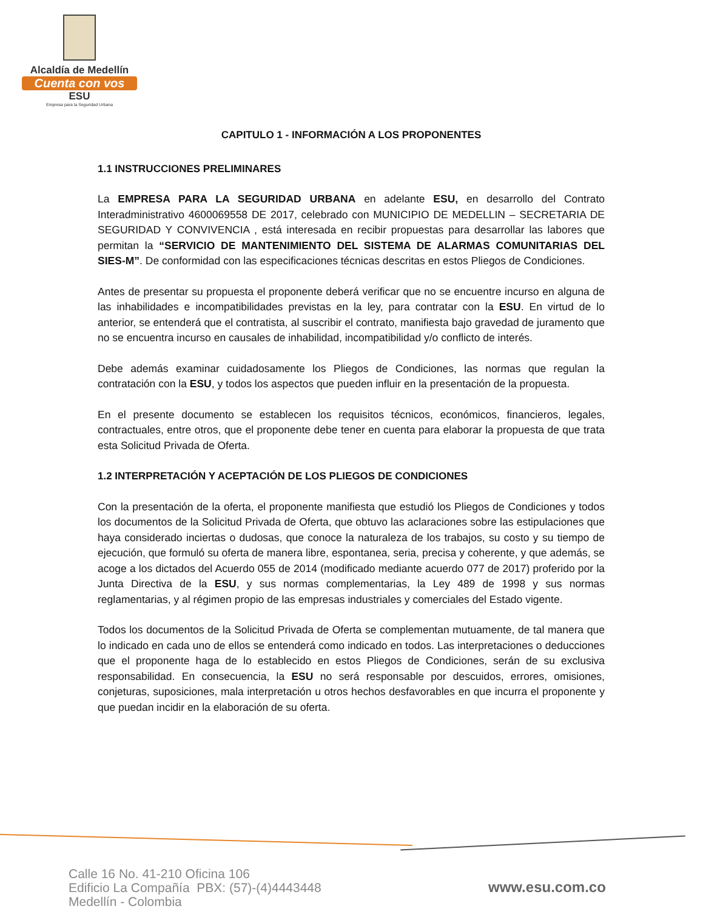Alcaldía de Medellín
Cuenta con vos
ESU
Empresa para la Seguridad Urbana
CAPITULO 1 - INFORMACIÓN A LOS PROPONENTES
1.1 INSTRUCCIONES PRELIMINARES
La EMPRESA PARA LA SEGURIDAD URBANA en adelante ESU, en desarrollo del Contrato Interadministrativo 4600069558 DE 2017, celebrado con MUNICIPIO DE MEDELLIN – SECRETARIA DE SEGURIDAD Y CONVIVENCIA , está interesada en recibir propuestas para desarrollar las labores que permitan la “SERVICIO DE MANTENIMIENTO DEL SISTEMA DE ALARMAS COMUNITARIAS DEL SIES-M”. De conformidad con las especificaciones técnicas descritas en estos Pliegos de Condiciones.
Antes de presentar su propuesta el proponente deberá verificar que no se encuentre incurso en alguna de las inhabilidades e incompatibilidades previstas en la ley, para contratar con la ESU. En virtud de lo anterior, se entenderá que el contratista, al suscribir el contrato, manifiesta bajo gravedad de juramento que no se encuentra incurso en causales de inhabilidad, incompatibilidad y/o conflicto de interés.
Debe además examinar cuidadosamente los Pliegos de Condiciones, las normas que regulan la contratación con la ESU, y todos los aspectos que pueden influir en la presentación de la propuesta.
En el presente documento se establecen los requisitos técnicos, económicos, financieros, legales, contractuales, entre otros, que el proponente debe tener en cuenta para elaborar la propuesta de que trata esta Solicitud Privada de Oferta.
1.2 INTERPRETACIÓN Y ACEPTACIÓN DE LOS PLIEGOS DE CONDICIONES
Con la presentación de la oferta, el proponente manifiesta que estudió los Pliegos de Condiciones y todos los documentos de la Solicitud Privada de Oferta, que obtuvo las aclaraciones sobre las estipulaciones que haya considerado inciertas o dudosas, que conoce la naturaleza de los trabajos, su costo y su tiempo de ejecución, que formuló su oferta de manera libre, espontanea, seria, precisa y coherente, y que además, se acoge a los dictados del Acuerdo 055 de 2014 (modificado mediante acuerdo 077 de 2017) proferido por la Junta Directiva de la ESU, y sus normas complementarias, la Ley 489 de 1998 y sus normas reglamentarias, y al régimen propio de las empresas industriales y comerciales del Estado vigente.
Todos los documentos de la Solicitud Privada de Oferta se complementan mutuamente, de tal manera que lo indicado en cada uno de ellos se entenderá como indicado en todos. Las interpretaciones o deducciones que el proponente haga de lo establecido en estos Pliegos de Condiciones, serán de su exclusiva responsabilidad. En consecuencia, la ESU no será responsable por descuidos, errores, omisiones, conjeturas, suposiciones, mala interpretación u otros hechos desfavorables en que incurra el proponente y que puedan incidir en la elaboración de su oferta.
Calle 16 No. 41-210 Oficina 106
Edificio La Compañía PBX: (57)-(4)4443448
Medellín - Colombia
www.esu.com.co